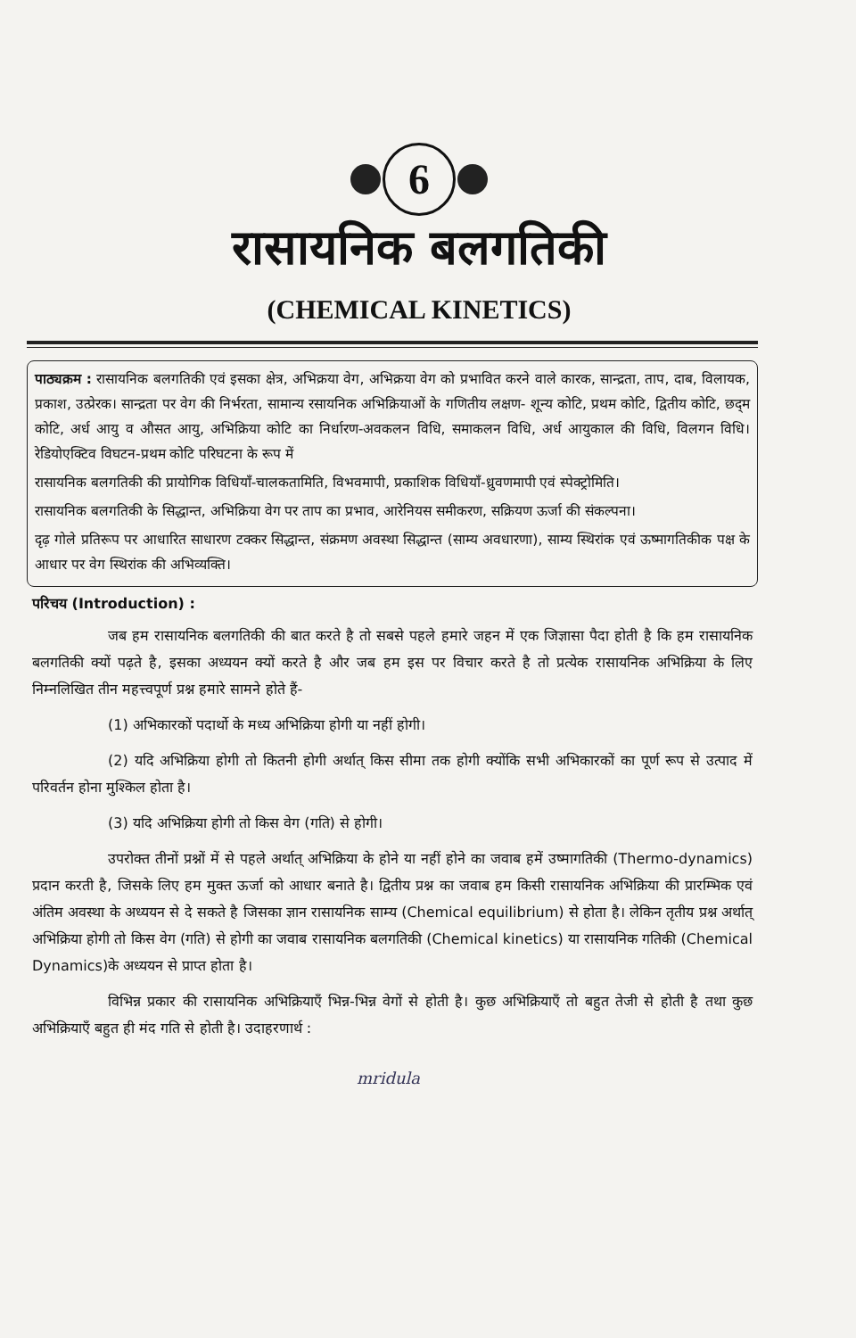6
रासायनिक बलगतिकी
(CHEMICAL KINETICS)
पाठ्यक्रम : रासायनिक बलगतिकी एवं इसका क्षेत्र, अभिक्रया वेग, अभिक्रया वेग को प्रभावित करने वाले कारक, सान्द्रता, ताप, दाब, विलायक, प्रकाश, उत्प्रेरक। सान्द्रता पर वेग की निर्भरता, सामान्य रसायनिक अभिक्रियाओं के गणितीय लक्षण- शून्य कोटि, प्रथम कोटि, द्वितीय कोटि, छद्‌म कोटि, अर्ध आयु व औसत आयु, अभिक्रिया कोटि का निर्धारण-अवकलन विधि, समाकलन विधि, अर्ध आयुकाल की विधि, विलगन विधि। रेडियोएक्टिव विघटन-प्रथम कोटि परिघटना के रूप में
रासायनिक बलगतिकी की प्रायोगिक विधियाँ-चालकतामिति, विभवमापी, प्रकाशिक विधियाँ-ध्रुवणमापी एवं स्पेक्ट्रोमिति।
रासायनिक बलगतिकी के सिद्धान्त, अभिक्रिया वेग पर ताप का प्रभाव, आरेनियस समीकरण, सक्रियण ऊर्जा की संकल्पना।
दृढ़ गोले प्रतिरूप पर आधारित साधारण टक्कर सिद्धान्त, संक्रमण अवस्था सिद्धान्त (साम्य अवधारणा), साम्य स्थिरांक एवं ऊष्मागतिकीक पक्ष के आधार पर वेग स्थिरांक की अभिव्यक्ति।
परिचय (Introduction) :
जब हम रासायनिक बलगतिकी की बात करते है तो सबसे पहले हमारे जहन में एक जिज्ञासा पैदा होती है कि हम रासायनिक बलगतिकी क्यों पढ़ते है, इसका अध्ययन क्यों करते है और जब हम इस पर विचार करते है तो प्रत्येक रासायनिक अभिक्रिया के लिए निम्नलिखित तीन महत्त्वपूर्ण प्रश्न हमारे सामने होते हैं-
(1) अभिकारकों पदार्थो के मध्य अभिक्रिया होगी या नहीं होगी।
(2) यदि अभिक्रिया होगी तो कितनी होगी अर्थात् किस सीमा तक होगी क्योंकि सभी अभिकारकों का पूर्ण रूप से उत्पाद में परिवर्तन होना मुश्किल होता है।
(3) यदि अभिक्रिया होगी तो किस वेग (गति) से होगी।
उपरोक्त तीनों प्रश्नों में से पहले अर्थात् अभिक्रिया के होने या नहीं होने का जवाब हमें उष्मागतिकी (Thermo-dynamics) प्रदान करती है, जिसके लिए हम मुक्त ऊर्जा को आधार बनाते है। द्वितीय प्रश्न का जवाब हम किसी रासायनिक अभिक्रिया की प्रारम्भिक एवं अंतिम अवस्था के अध्ययन से दे सकते है जिसका ज्ञान रासायनिक साम्य (Chemical equilibrium) से होता है। लेकिन तृतीय प्रश्न अर्थात् अभिक्रिया होगी तो किस वेग (गति) से होगी का जवाब रासायनिक बलगतिकी (Chemical kinetics) या रासायनिक गतिकी (Chemical Dynamics)के अध्ययन से प्राप्त होता है।
विभिन्न प्रकार की रासायनिक अभिक्रियाएँ भिन्न-भिन्न वेगों से होती है। कुछ अभिक्रियाएँ तो बहुत तेजी से होती है तथा कुछ अभिक्रियाएँ बहुत ही मंद गति से होती है। उदाहरणार्थ :
mridula